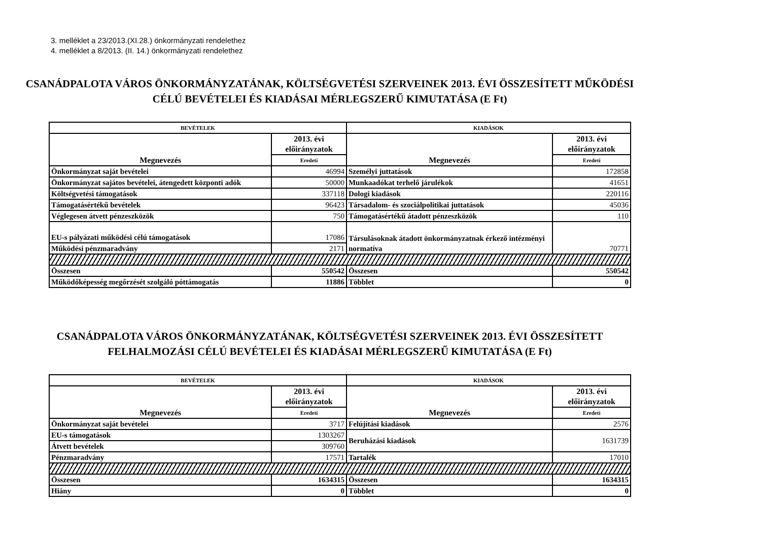3. melléklet a 23/2013.(XI.28.) önkormányzati rendelethez
4. melléklet a 8/2013. (II. 14.) önkormányzati rendelethez
CSANÁDPALOTA VÁROS ÖNKORMÁNYZATÁNAK, KÖLTSÉGVETÉSI SZERVEINEK 2013. ÉVI ÖSSZESÍTETT MŰKÖDÉSI CÉLÚ BEVÉTELEI ÉS KIADÁSAI MÉRLEGSZERŰ KIMUTATÁSA (E Ft)
| BEVÉTELEK | | KIADÁSOK | |
| --- | --- | --- | --- |
| Megnevezés | 2013. évi előirányzatok | Megnevezés | 2013. évi előirányzatok |
| | Eredeti | | Eredeti |
| Önkormányzat saját bevételei | 46994 | Személyi juttatások | 172858 |
| Önkormányzat sajátos bevételei, átengedett központi adók | 50000 | Munkaadókat terhelő járulékok | 41651 |
| Költségvetési támogatások | 337118 | Dologi kiadások | 220116 |
| Támogatásértékű bevételek | 96423 | Társadalom- és szociálpolitikai juttatások | 45036 |
| Véglegesen átvett pénzeszközök | 750 | Támogatásértékű átadott pénzeszközök | 110 |
| EU-s pályázati működési célú támogatások | 17086 | Társulásoknak átadott önkormányzatnak érkező intézményi normatíva | 70771 |
| Működési pénzmaradvány | 2171 | | |
| Összesen | 550542 | Összesen | 550542 |
| Működőképesség megőrzését szolgáló póttámogatás | 11886 | Többlet | 0 |
CSANÁDPALOTA VÁROS ÖNKORMÁNYZATÁNAK, KÖLTSÉGVETÉSI SZERVEINEK 2013. ÉVI ÖSSZESÍTETT FELHALMOZÁSI CÉLÚ BEVÉTELEI ÉS KIADÁSAI MÉRLEGSZERŰ KIMUTATÁSA (E Ft)
| BEVÉTELEK | | KIADÁSOK | |
| --- | --- | --- | --- |
| Megnevezés | 2013. évi előirányzatok | Megnevezés | 2013. évi előirányzatok |
| | Eredeti | | Eredeti |
| Önkormányzat saját bevételei | 3717 | Felújítási kiadások | 2576 |
| EU-s támogatások | 1303267 | Beruházási kiadások | 1631739 |
| Átvett bevételek | 309760 | | |
| Pénzmaradvány | 17571 | Tartalék | 17010 |
| Összesen | 1634315 | Összesen | 1634315 |
| Hiány | 0 | Többlet | 0 |